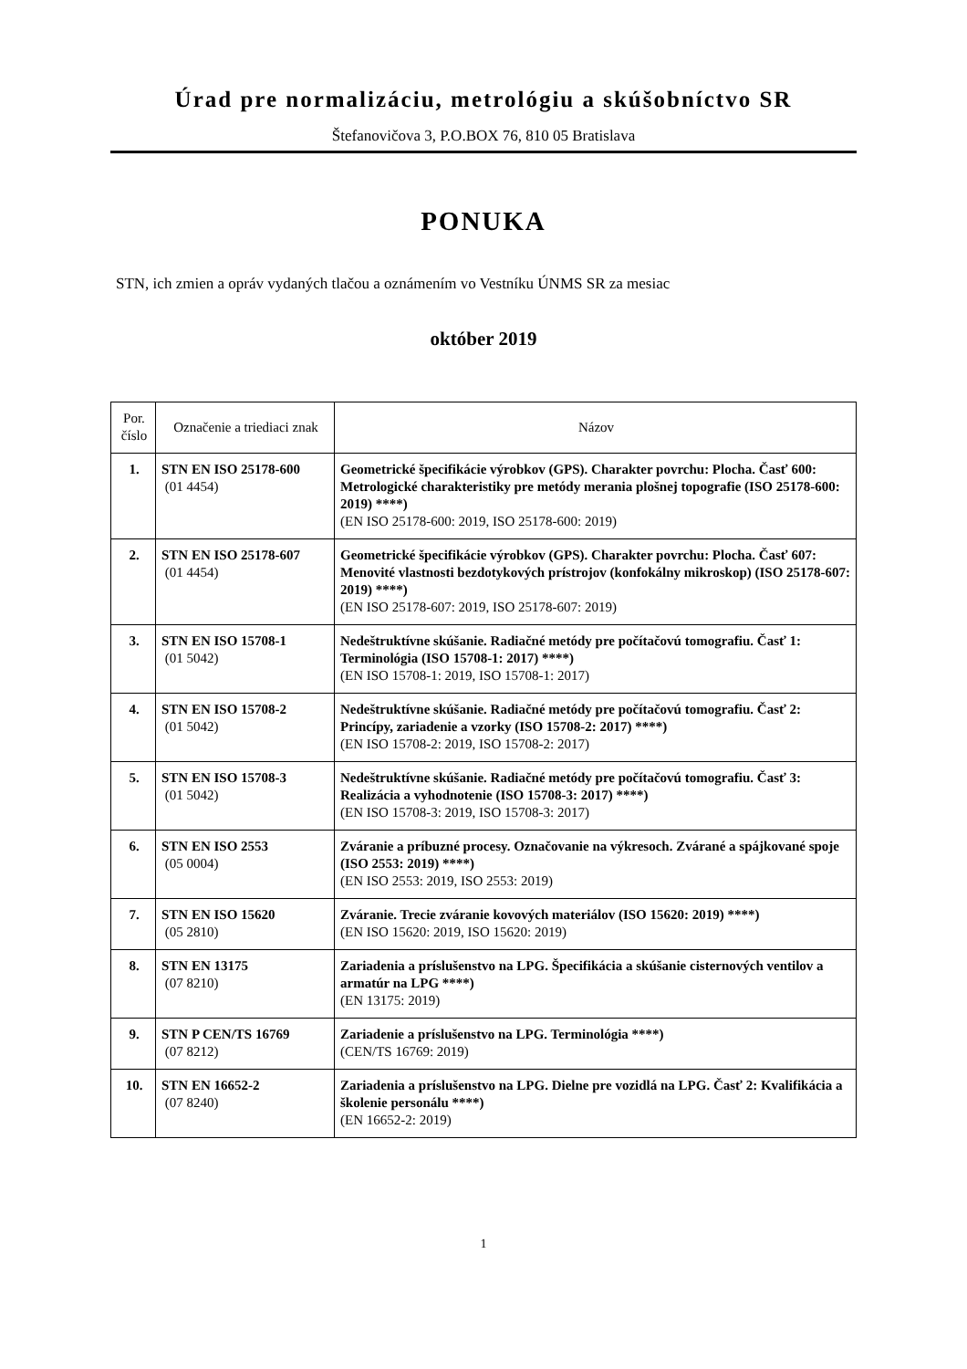Úrad pre normalizáciu, metrológiu a skúšobníctvo SR
Štefanovičova 3, P.O.BOX 76, 810 05 Bratislava
PONUKA
STN, ich zmien a opráv vydaných tlačou a oznámením vo Vestníku ÚNMS SR za mesiac
október 2019
| Por. číslo | Označenie a triediaci znak | Názov |
| --- | --- | --- |
| 1. | STN EN ISO 25178-600 (01 4454) | Geometrické špecifikácie výrobkov (GPS). Charakter povrchu: Plocha. Časť 600: Metrologické charakteristiky pre metódy merania plošnej topografie (ISO 25178-600: 2019) ****) (EN ISO 25178-600: 2019, ISO 25178-600: 2019) |
| 2. | STN EN ISO 25178-607 (01 4454) | Geometrické špecifikácie výrobkov (GPS). Charakter povrchu: Plocha. Časť 607: Menovité vlastnosti bezdotykových prístrojov (konfokálny mikroskop) (ISO 25178-607: 2019) ****) (EN ISO 25178-607: 2019, ISO 25178-607: 2019) |
| 3. | STN EN ISO 15708-1 (01 5042) | Nedeštruktívne skúšanie. Radiačné metódy pre počítačovú tomografiu. Časť 1: Terminológia (ISO 15708-1: 2017) ****) (EN ISO 15708-1: 2019, ISO 15708-1: 2017) |
| 4. | STN EN ISO 15708-2 (01 5042) | Nedeštruktívne skúšanie. Radiačné metódy pre počítačovú tomografiu. Časť 2: Princípy, zariadenie a vzorky (ISO 15708-2: 2017) ****) (EN ISO 15708-2: 2019, ISO 15708-2: 2017) |
| 5. | STN EN ISO 15708-3 (01 5042) | Nedeštruktívne skúšanie. Radiačné metódy pre počítačovú tomografiu. Časť 3: Realizácia a vyhodnotenie (ISO 15708-3: 2017) ****) (EN ISO 15708-3: 2019, ISO 15708-3: 2017) |
| 6. | STN EN ISO 2553 (05 0004) | Zváranie a príbuzné procesy. Označovanie na výkresoch. Zvárané a spájkované spoje (ISO 2553: 2019) ****) (EN ISO 2553: 2019, ISO 2553: 2019) |
| 7. | STN EN ISO 15620 (05 2810) | Zváranie. Trecie zváranie kovových materiálov (ISO 15620: 2019) ****) (EN ISO 15620: 2019, ISO 15620: 2019) |
| 8. | STN EN 13175 (07 8210) | Zariadenia a príslušenstvo na LPG. Špecifikácia a skúšanie cisternových ventilov a armatúr na LPG ****) (EN 13175: 2019) |
| 9. | STN P CEN/TS 16769 (07 8212) | Zariadenie a príslušenstvo na LPG. Terminológia ****) (CEN/TS 16769: 2019) |
| 10. | STN EN 16652-2 (07 8240) | Zariadenia a príslušenstvo na LPG. Dielne pre vozidlá na LPG. Časť 2: Kvalifikácia a školenie personálu ****) (EN 16652-2: 2019) |
1